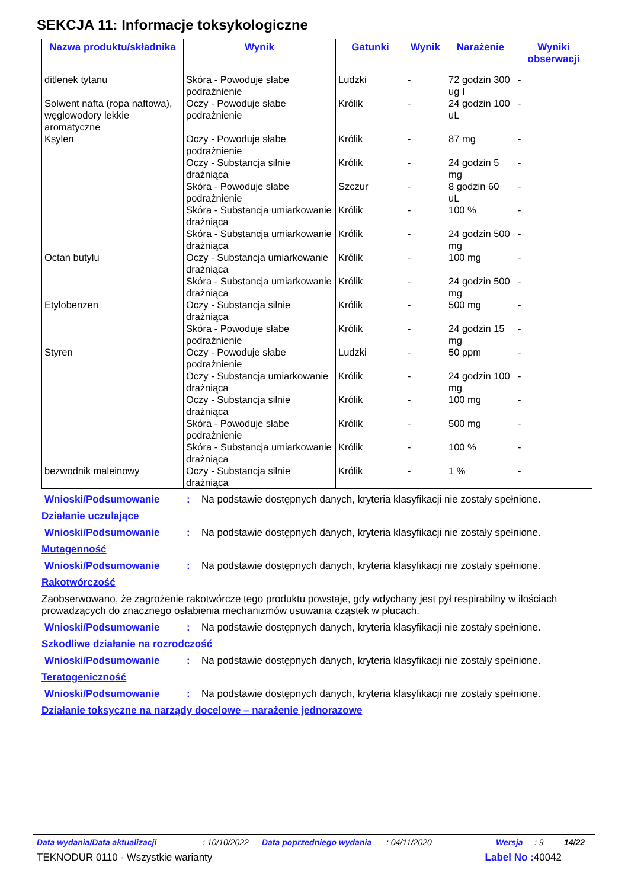SEKCJA 11: Informacje toksykologiczne
| Nazwa produktu/składnika | Wynik | Gatunki | Wynik | Narażenie | Wyniki obserwacji |
| --- | --- | --- | --- | --- | --- |
| ditlenek tytanu | Skóra - Powoduje słabe podrażnienie | Ludzki | - | 72 godzin 300 ug I | - |
| Solwent nafta (ropa naftowa), węglowodory lekkie aromatyczne | Oczy - Powoduje słabe podrażnienie | Królik | - | 24 godzin 100 uL | - |
| Ksylen | Oczy - Powoduje słabe podrażnienie | Królik | - | 87 mg | - |
| | Oczy - Substancja silnie drażniąca | Królik | - | 24 godzin 5 mg | - |
| | Skóra - Powoduje słabe podrażnienie | Szczur | - | 8 godzin 60 uL | - |
| | Skóra - Substancja umiarkowanie drażniąca | Królik | - | 100 % | - |
| | Skóra - Substancja umiarkowanie drażniąca | Królik | - | 24 godzin 500 mg | - |
| Octan butylu | Oczy - Substancja umiarkowanie drażniąca | Królik | - | 100 mg | - |
| | Skóra - Substancja umiarkowanie drażniąca | Królik | - | 24 godzin 500 mg | - |
| Etylobenzen | Oczy - Substancja silnie drażniąca | Królik | - | 500 mg | - |
| | Skóra - Powoduje słabe podrażnienie | Królik | - | 24 godzin 15 mg | - |
| Styren | Oczy - Powoduje słabe podrażnienie | Ludzki | - | 50 ppm | - |
| | Oczy - Substancja umiarkowanie drażniąca | Królik | - | 24 godzin 100 mg | - |
| | Oczy - Substancja silnie drażniąca | Królik | - | 100 mg | - |
| | Skóra - Powoduje słabe podrażnienie | Królik | - | 500 mg | - |
| | Skóra - Substancja umiarkowanie drażniąca | Królik | - | 100 % | - |
| bezwodnik maleinowy | Oczy - Substancja silnie drażniąca | Królik | - | 1 % | - |
Wnioski/Podsumowanie: Na podstawie dostępnych danych, kryteria klasyfikacji nie zostały spełnione.
Działanie uczulające
Wnioski/Podsumowanie: Na podstawie dostępnych danych, kryteria klasyfikacji nie zostały spełnione.
Mutagenność
Wnioski/Podsumowanie: Na podstawie dostępnych danych, kryteria klasyfikacji nie zostały spełnione.
Rakotwórczość
Zaobserwowano, że zagrożenie rakotwórcze tego produktu powstaje, gdy wdychany jest pył respirabilny w ilościach prowadzących do znacznego osłabienia mechanizmów usuwania cząstek w płucach.
Wnioski/Podsumowanie: Na podstawie dostępnych danych, kryteria klasyfikacji nie zostały spełnione.
Szkodliwe działanie na rozrodczość
Wnioski/Podsumowanie: Na podstawie dostępnych danych, kryteria klasyfikacji nie zostały spełnione.
Teratogeniczność
Wnioski/Podsumowanie: Na podstawie dostępnych danych, kryteria klasyfikacji nie zostały spełnione.
Działanie toksyczne na narządy docelowe – narażenie jednorazowe
Data wydania/Data aktualizacji: 10/10/2022 Data poprzedniego wydania: 04/11/2020 Wersja: 9 14/22
TEKNODUR 0110 - Wszystkie warianty Label No : 40042